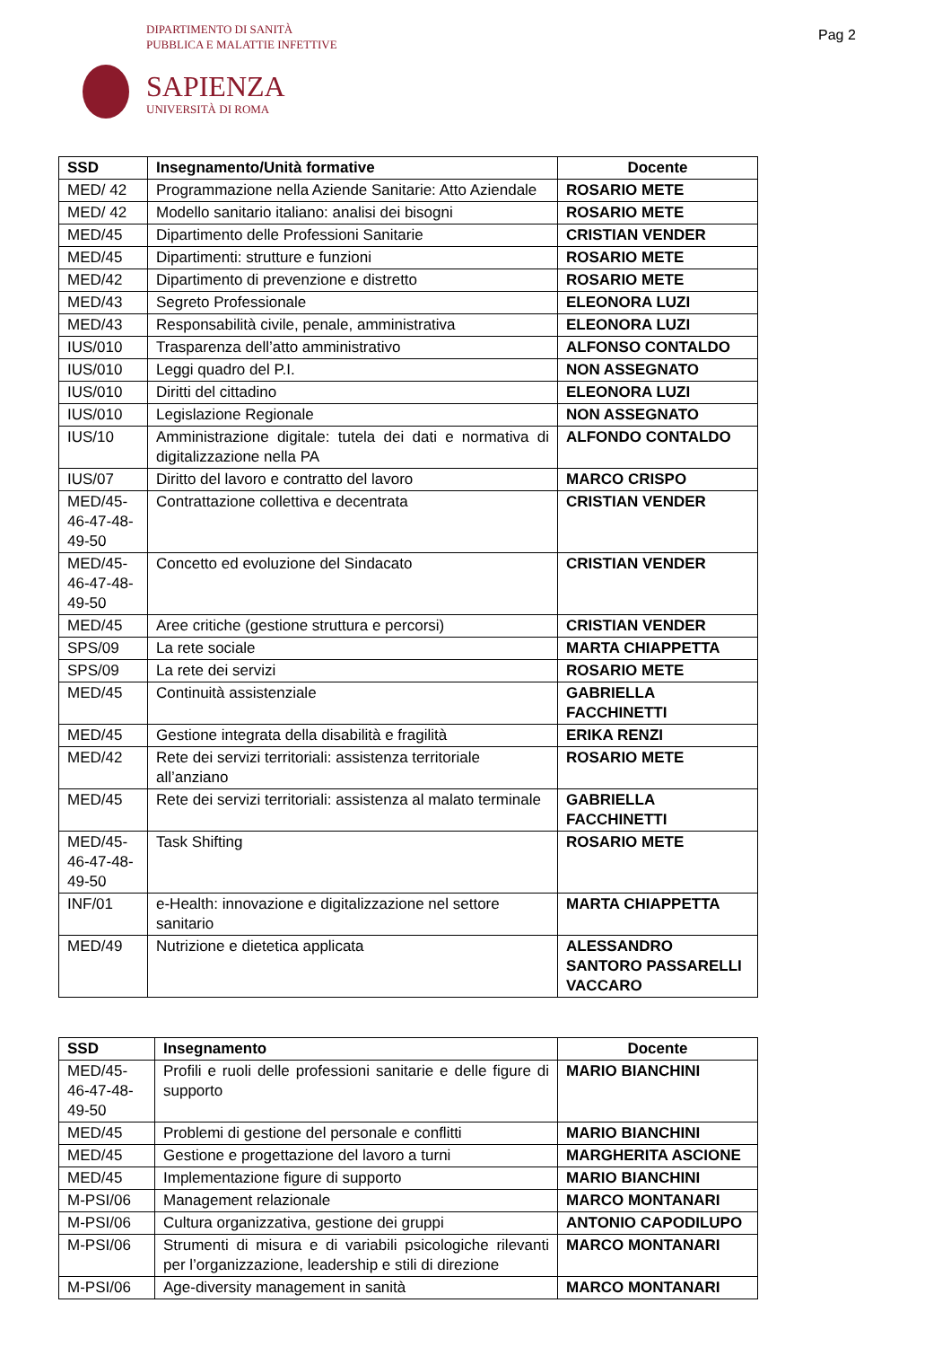DIPARTIMENTO DI SANITÀ
PUBBLICA E MALATTIE INFETTIVE
Pag 2
SAPIENZA
UNIVERSITÀ DI ROMA
| SSD | Insegnamento/Unità formative | Docente |
| --- | --- | --- |
| MED/ 42 | Programmazione nella Aziende Sanitarie: Atto Aziendale | ROSARIO METE |
| MED/ 42 | Modello sanitario italiano: analisi dei bisogni | ROSARIO METE |
| MED/45 | Dipartimento delle Professioni Sanitarie | CRISTIAN VENDER |
| MED/45 | Dipartimenti: strutture e funzioni | ROSARIO METE |
| MED/42 | Dipartimento di prevenzione e distretto | ROSARIO METE |
| MED/43 | Segreto Professionale | ELEONORA LUZI |
| MED/43 | Responsabilità civile, penale, amministrativa | ELEONORA LUZI |
| IUS/010 | Trasparenza dell’atto amministrativo | ALFONSO CONTALDO |
| IUS/010 | Leggi quadro del P.I. | NON ASSEGNATO |
| IUS/010 | Diritti del cittadino | ELEONORA LUZI |
| IUS/010 | Legislazione Regionale | NON ASSEGNATO |
| IUS/10 | Amministrazione digitale: tutela dei dati e normativa di digitalizzazione nella PA | ALFONDO CONTALDO |
| IUS/07 | Diritto del lavoro e contratto del lavoro | MARCO CRISPO |
| MED/45- 46-47-48- 49-50 | Contrattazione collettiva e decentrata | CRISTIAN VENDER |
| MED/45- 46-47-48- 49-50 | Concetto ed evoluzione del Sindacato | CRISTIAN VENDER |
| MED/45 | Aree critiche (gestione struttura e percorsi) | CRISTIAN VENDER |
| SPS/09 | La rete sociale | MARTA CHIAPPETTA |
| SPS/09 | La rete dei servizi | ROSARIO METE |
| MED/45 | Continuità assistenziale | GABRIELLA FACCHINETTI |
| MED/45 | Gestione integrata della disabilità e fragilità | ERIKA RENZI |
| MED/42 | Rete dei servizi territoriali: assistenza territoriale all’anziano | ROSARIO METE |
| MED/45 | Rete dei servizi territoriali: assistenza al malato terminale | GABRIELLA FACCHINETTI |
| MED/45- 46-47-48- 49-50 | Task Shifting | ROSARIO METE |
| INF/01 | e-Health: innovazione e digitalizzazione nel settore sanitario | MARTA CHIAPPETTA |
| MED/49 | Nutrizione e dietetica applicata | ALESSANDRO SANTORO PASSARELLI VACCARO |
| SSD | Insegnamento | Docente |
| --- | --- | --- |
| MED/45- 46-47-48- 49-50 | Profili e ruoli delle professioni sanitarie e delle figure di supporto | MARIO BIANCHINI |
| MED/45 | Problemi di gestione del personale e conflitti | MARIO BIANCHINI |
| MED/45 | Gestione e progettazione del lavoro a turni | MARGHERITA ASCIONE |
| MED/45 | Implementazione figure di supporto | MARIO BIANCHINI |
| M-PSI/06 | Management relazionale | MARCO MONTANARI |
| M-PSI/06 | Cultura organizzativa, gestione dei gruppi | ANTONIO CAPODILUPO |
| M-PSI/06 | Strumenti di misura e di variabili psicologiche rilevanti per l’organizzazione, leadership e stili di direzione | MARCO MONTANARI |
| M-PSI/06 | Age-diversity management in sanità | MARCO MONTANARI |